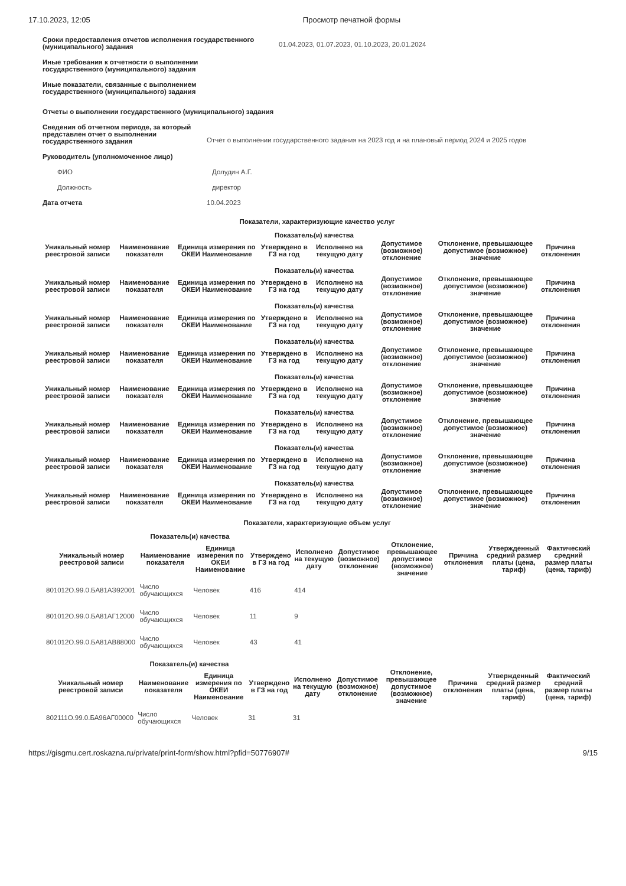17.10.2023, 12:05 Просмотр печатной формы
Сроки предоставления отчетов исполнения государственного (муниципального) задания
01.04.2023, 01.07.2023, 01.10.2023, 20.01.2024
Иные требования к отчетности о выполнении государственного (муниципального) задания
Иные показатели, связанные с выполнением государственного (муниципального) задания
Отчеты о выполнении государственного (муниципального) задания
Сведения об отчетном периоде, за который представлен отчет о выполнении государственного задания
Отчет о выполнении государственного задания на 2023 год и на плановый период 2024 и 2025 годов
Руководитель (уполномоченное лицо)
ФИО Долудин А.Г.
Должность директор
Дата отчета 10.04.2023
Показатели, характеризующие качество услуг
| Показатель(и) качества | | | | | | | |
| --- | --- | --- | --- | --- | --- | --- | --- |
| Уникальный номер реестровой записи | Наименование показателя | Единица измерения по ОКЕИ Наименование | Утверждено в ГЗ на год | Исполнено на текущую дату | Допустимое (возможное) отклонение | Отклонение, превышающее допустимое (возможное) значение | Причина отклонения |
| Показатель(и) качества | | | | | | | |
| --- | --- | --- | --- | --- | --- | --- | --- |
| Уникальный номер реестровой записи | Наименование показателя | Единица измерения по ОКЕИ Наименование | Утверждено в ГЗ на год | Исполнено на текущую дату | Допустимое (возможное) отклонение | Отклонение, превышающее допустимое (возможное) значение | Причина отклонения |
| Показатель(и) качества | | | | | | | |
| --- | --- | --- | --- | --- | --- | --- | --- |
| Уникальный номер реестровой записи | Наименование показателя | Единица измерения по ОКЕИ Наименование | Утверждено в ГЗ на год | Исполнено на текущую дату | Допустимое (возможное) отклонение | Отклонение, превышающее допустимое (возможное) значение | Причина отклонения |
| Показатель(и) качества | | | | | | | |
| --- | --- | --- | --- | --- | --- | --- | --- |
| Уникальный номер реестровой записи | Наименование показателя | Единица измерения по ОКЕИ Наименование | Утверждено в ГЗ на год | Исполнено на текущую дату | Допустимое (возможное) отклонение | Отклонение, превышающее допустимое (возможное) значение | Причина отклонения |
| Показатель(и) качества | | | | | | | |
| --- | --- | --- | --- | --- | --- | --- | --- |
| Уникальный номер реестровой записи | Наименование показателя | Единица измерения по ОКЕИ Наименование | Утверждено в ГЗ на год | Исполнено на текущую дату | Допустимое (возможное) отклонение | Отклонение, превышающее допустимое (возможное) значение | Причина отклонения |
| Показатель(и) качества | | | | | | | |
| --- | --- | --- | --- | --- | --- | --- | --- |
| Уникальный номер реестровой записи | Наименование показателя | Единица измерения по ОКЕИ Наименование | Утверждено в ГЗ на год | Исполнено на текущую дату | Допустимое (возможное) отклонение | Отклонение, превышающее допустимое (возможное) значение | Причина отклонения |
| Показатель(и) качества | | | | | | | |
| --- | --- | --- | --- | --- | --- | --- | --- |
| Уникальный номер реестровой записи | Наименование показателя | Единица измерения по ОКЕИ Наименование | Утверждено в ГЗ на год | Исполнено на текущую дату | Допустимое (возможное) отклонение | Отклонение, превышающее допустимое (возможное) значение | Причина отклонения |
| Показатель(и) качества | | | | | | | |
| --- | --- | --- | --- | --- | --- | --- | --- |
| Уникальный номер реестровой записи | Наименование показателя | Единица измерения по ОКЕИ Наименование | Утверждено в ГЗ на год | Исполнено на текущую дату | Допустимое (возможное) отклонение | Отклонение, превышающее допустимое (возможное) значение | Причина отклонения |
Показатели, характеризующие объем услуг
| Показатель(и) качества | | | | | | | | | |
| --- | --- | --- | --- | --- | --- | --- | --- | --- | --- |
| Уникальный номер реестровой записи | Наименование показателя | Единица измерения по ОКЕИ Наименование | Утверждено в ГЗ на год | Исполнено на текущую дату | Допустимое (возможное) отклонение | Отклонение, превышающее допустимое (возможное) значение | Причина отклонения | Утвержденный средний размер платы (цена, тариф) | Фактический средний размер платы (цена, тариф) |
| 801012О.99.0.БА81АЭ92001 | Число обучающихся | Человек | 416 | 414 | | | | | |
| 801012О.99.0.БА81АГ12000 | Число обучающихся | Человек | 11 | 9 | | | | | |
| 801012О.99.0.БА81АВ88000 | Число обучающихся | Человек | 43 | 41 | | | | | |
| Показатель(и) качества | | | | | | | | | |
| --- | --- | --- | --- | --- | --- | --- | --- | --- | --- |
| Уникальный номер реестровой записи | Наименование показателя | Единица измерения по ОКЕИ Наименование | Утверждено в ГЗ на год | Исполнено на текущую дату | Допустимое (возможное) отклонение | Отклонение, превышающее допустимое (возможное) значение | Причина отклонения | Утвержденный средний размер платы (цена, тариф) | Фактический средний размер платы (цена, тариф) |
| 802111О.99.0.БА96АГ00000 | Число обучающихся | Человек | 31 | 31 | | | | | |
https://gisgmu.cert.roskazna.ru/private/print-form/show.html?pfid=50776907# 9/15